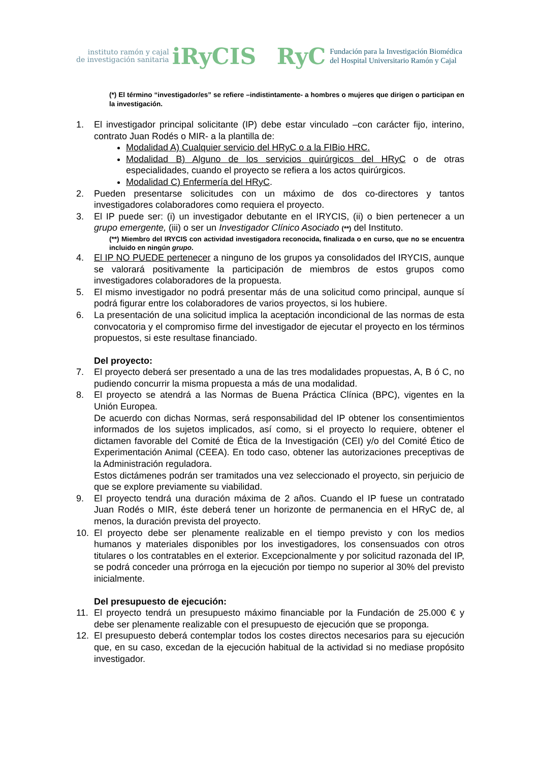instituto ramón y cajal
de investigación sanitaria
iRyCIS
RyC
Fundación para la Investigación Biomédica
del Hospital Universitario Ramón y Cajal
(*) El término “investigador/es” se refiere –indistintamente- a hombres o mujeres que dirigen o participan en la investigación.
1. El investigador principal solicitante (IP) debe estar vinculado –con carácter fijo, interino, contrato Juan Rodés o MIR- a la plantilla de:
Modalidad A) Cualquier servicio del HRyC o a la FIBio HRC.
Modalidad B) Alguno de los servicios quirúrgicos del HRyC o de otras especialidades, cuando el proyecto se refiera a los actos quirúrgicos.
Modalidad C) Enfermería del HRyC.
2. Pueden presentarse solicitudes con un máximo de dos co-directores y tantos investigadores colaboradores como requiera el proyecto.
3. El IP puede ser: (i) un investigador debutante en el IRYCIS, (ii) o bien pertenecer a un grupo emergente, (iii) o ser un Investigador Clínico Asociado (**) del Instituto.
(**) Miembro del IRYCIS con actividad investigadora reconocida, finalizada o en curso, que no se encuentra incluido en ningún grupo.
4. El IP NO PUEDE pertenecer a ninguno de los grupos ya consolidados del IRYCIS, aunque se valorará positivamente la participación de miembros de estos grupos como investigadores colaboradores de la propuesta.
5. El mismo investigador no podrá presentar más de una solicitud como principal, aunque sí podrá figurar entre los colaboradores de varios proyectos, si los hubiere.
6. La presentación de una solicitud implica la aceptación incondicional de las normas de esta convocatoria y el compromiso firme del investigador de ejecutar el proyecto en los términos propuestos, si este resultase financiado.
Del proyecto:
7. El proyecto deberá ser presentado a una de las tres modalidades propuestas, A, B ó C, no pudiendo concurrir la misma propuesta a más de una modalidad.
8. El proyecto se atendrá a las Normas de Buena Práctica Clínica (BPC), vigentes en la Unión Europea.
De acuerdo con dichas Normas, será responsabilidad del IP obtener los consentimientos informados de los sujetos implicados, así como, si el proyecto lo requiere, obtener el dictamen favorable del Comité de Ética de la Investigación (CEI) y/o del Comité Ético de Experimentación Animal (CEEA). En todo caso, obtener las autorizaciones preceptivas de la Administración reguladora.
Estos dictámenes podrán ser tramitados una vez seleccionado el proyecto, sin perjuicio de que se explore previamente su viabilidad.
9. El proyecto tendrá una duración máxima de 2 años. Cuando el IP fuese un contratado Juan Rodés o MIR, éste deberá tener un horizonte de permanencia en el HRyC de, al menos, la duración prevista del proyecto.
10. El proyecto debe ser plenamente realizable en el tiempo previsto y con los medios humanos y materiales disponibles por los investigadores, los consensuados con otros titulares o los contratables en el exterior. Excepcionalmente y por solicitud razonada del IP, se podrá conceder una prórroga en la ejecución por tiempo no superior al 30% del previsto inicialmente.
Del presupuesto de ejecución:
11. El proyecto tendrá un presupuesto máximo financiable por la Fundación de 25.000 € y debe ser plenamente realizable con el presupuesto de ejecución que se proponga.
12. El presupuesto deberá contemplar todos los costes directos necesarios para su ejecución que, en su caso, excedan de la ejecución habitual de la actividad si no mediase propósito investigador.